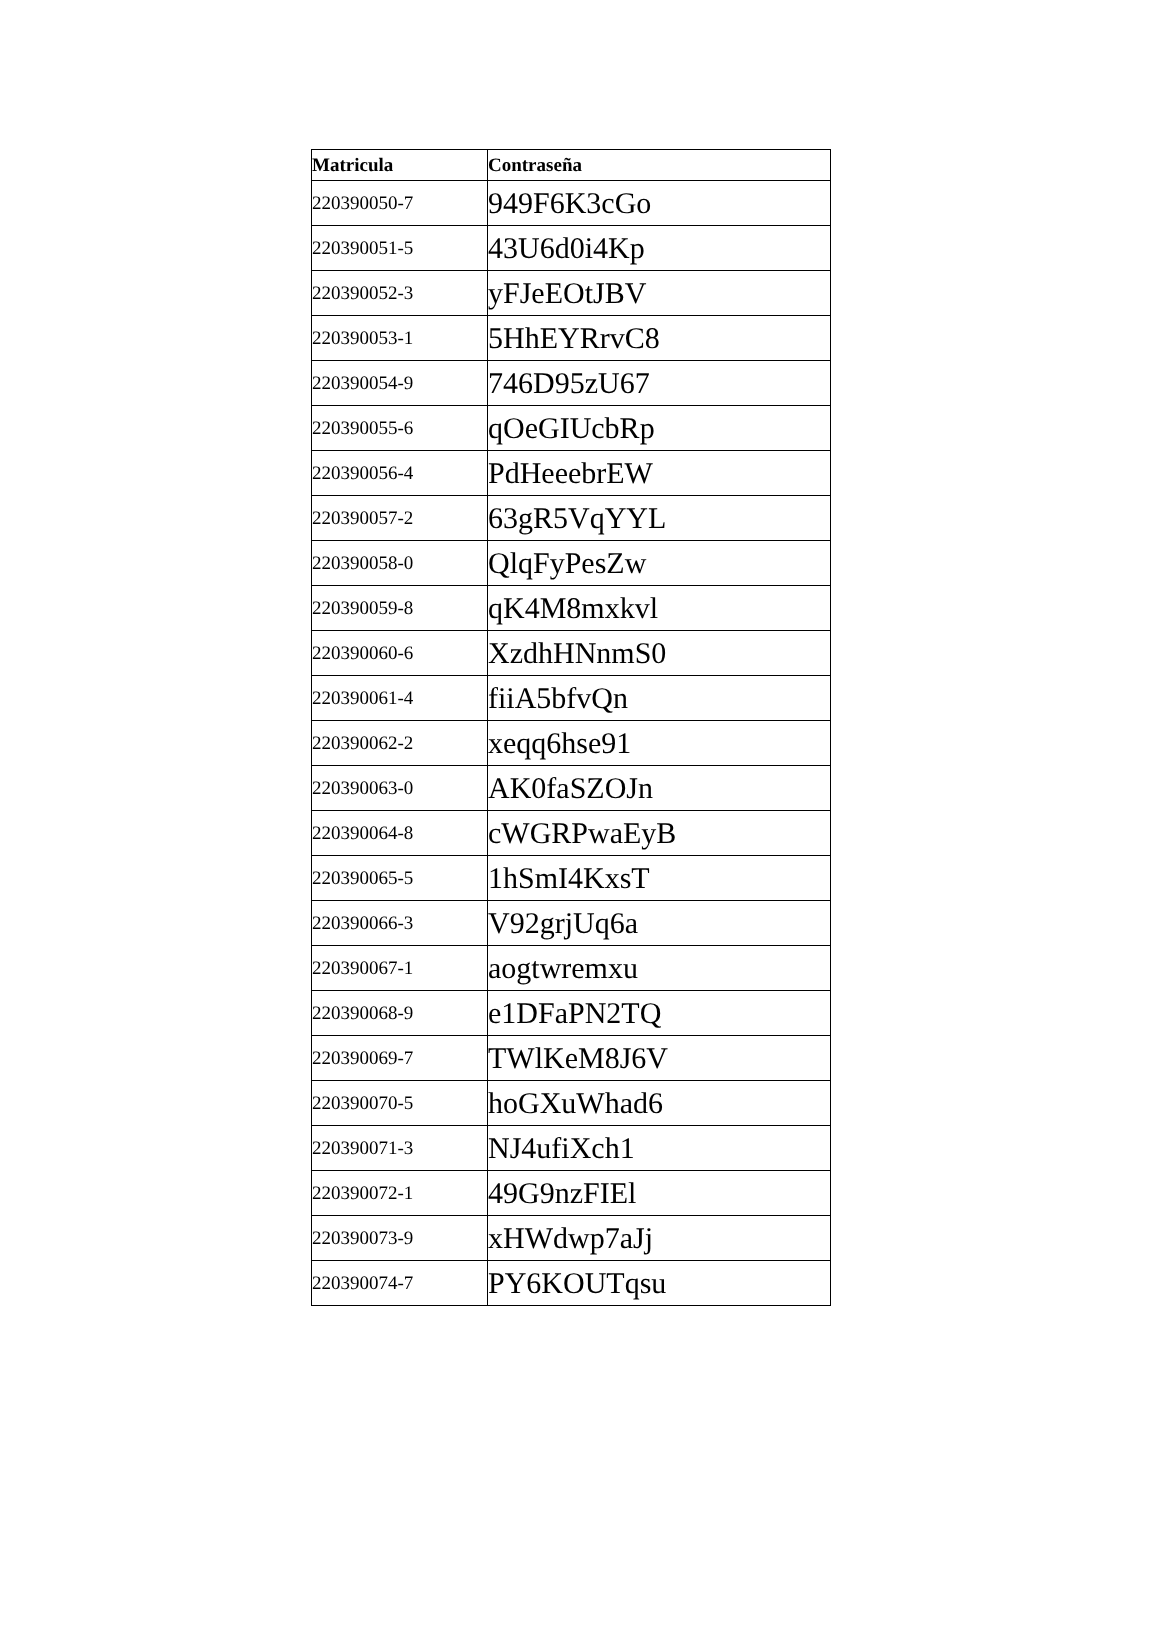| Matricula | Contraseña |
| --- | --- |
| 220390050-7 | 949F6K3cGo |
| 220390051-5 | 43U6d0i4Kp |
| 220390052-3 | yFJeEOtJBV |
| 220390053-1 | 5HhEYRrvC8 |
| 220390054-9 | 746D95zU67 |
| 220390055-6 | qOeGIUcbRp |
| 220390056-4 | PdHeeebrEW |
| 220390057-2 | 63gR5VqYYL |
| 220390058-0 | QlqFyPesZw |
| 220390059-8 | qK4M8mxkvl |
| 220390060-6 | XzdhHNnmS0 |
| 220390061-4 | fiiA5bfvQn |
| 220390062-2 | xeqq6hse91 |
| 220390063-0 | AK0faSZOJn |
| 220390064-8 | cWGRPwaEyB |
| 220390065-5 | 1hSmI4KxsT |
| 220390066-3 | V92grjUq6a |
| 220390067-1 | aogtwremxu |
| 220390068-9 | e1DFaPN2TQ |
| 220390069-7 | TWlKeM8J6V |
| 220390070-5 | hoGXuWhad6 |
| 220390071-3 | NJ4ufiXch1 |
| 220390072-1 | 49G9nzFIEl |
| 220390073-9 | xHWdwp7aJj |
| 220390074-7 | PY6KOUTqsu |